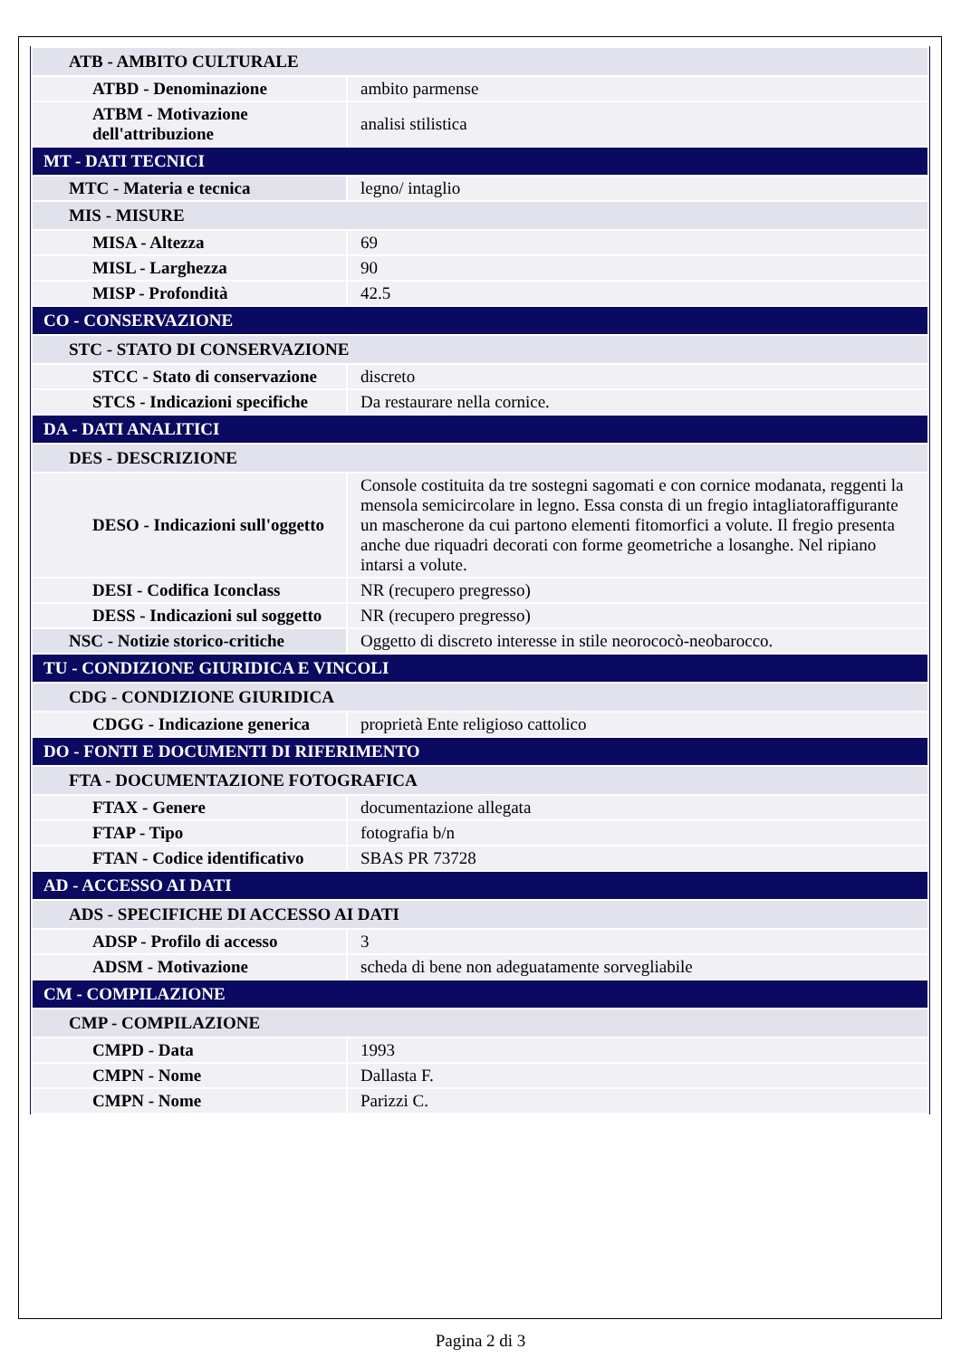| ATB - AMBITO CULTURALE | |
| ATBD - Denominazione | ambito parmense |
| ATBM - Motivazione dell'attribuzione | analisi stilistica |
| MT - DATI TECNICI | |
| MTC - Materia e tecnica | legno/ intaglio |
| MIS - MISURE | |
| MISA - Altezza | 69 |
| MISL - Larghezza | 90 |
| MISP - Profondità | 42.5 |
| CO - CONSERVAZIONE | |
| STC - STATO DI CONSERVAZIONE | |
| STCC - Stato di conservazione | discreto |
| STCS - Indicazioni specifiche | Da restaurare nella cornice. |
| DA - DATI ANALITICI | |
| DES - DESCRIZIONE | |
| DESO - Indicazioni sull'oggetto | Console costituita da tre sostegni sagomati e con cornice modanata, reggenti la mensola semicircolare in legno. Essa consta di un fregio intagliatoraffigurante un mascherone da cui partono elementi fitomorfici a volute. Il fregio presenta anche due riquadri decorati con forme geometriche a losanghe. Nel ripiano intarsi a volute. |
| DESI - Codifica Iconclass | NR (recupero pregresso) |
| DESS - Indicazioni sul soggetto | NR (recupero pregresso) |
| NSC - Notizie storico-critiche | Oggetto di discreto interesse in stile neorococò-neobarocco. |
| TU - CONDIZIONE GIURIDICA E VINCOLI | |
| CDG - CONDIZIONE GIURIDICA | |
| CDGG - Indicazione generica | proprietà Ente religioso cattolico |
| DO - FONTI E DOCUMENTI DI RIFERIMENTO | |
| FTA - DOCUMENTAZIONE FOTOGRAFICA | |
| FTAX - Genere | documentazione allegata |
| FTAP - Tipo | fotografia b/n |
| FTAN - Codice identificativo | SBAS PR 73728 |
| AD - ACCESSO AI DATI | |
| ADS - SPECIFICHE DI ACCESSO AI DATI | |
| ADSP - Profilo di accesso | 3 |
| ADSM - Motivazione | scheda di bene non adeguatamente sorvegliabile |
| CM - COMPILAZIONE | |
| CMP - COMPILAZIONE | |
| CMPD - Data | 1993 |
| CMPN - Nome | Dallasta F. |
| CMPN - Nome | Parizzi C. |
Pagina 2 di 3